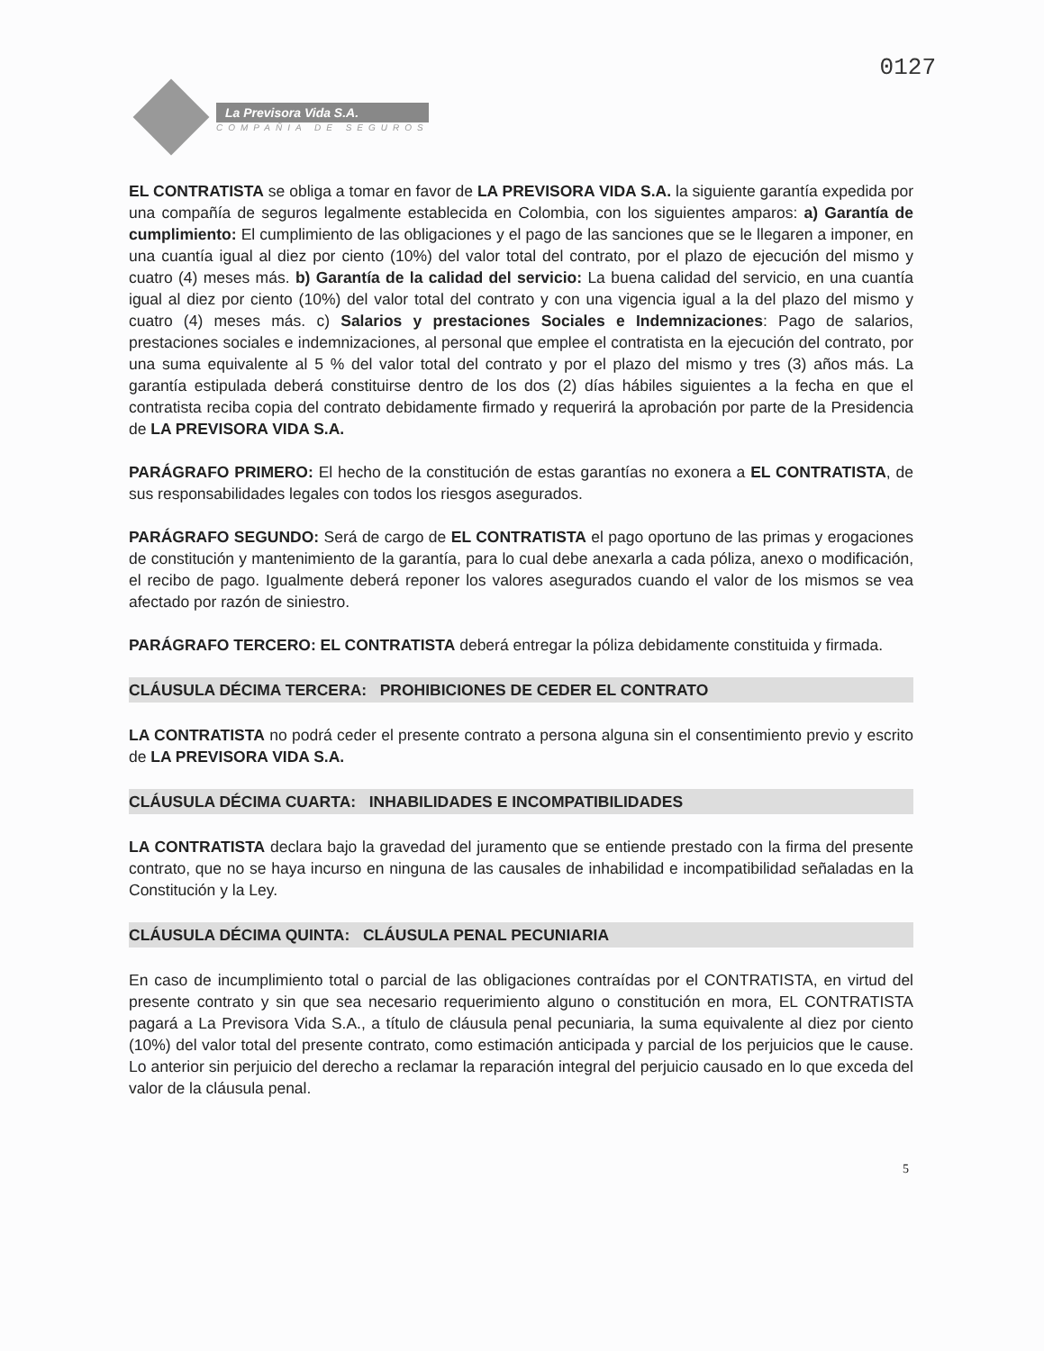La Previsora Vida S.A.
COMPAÑIA DE SEGUROS
0127
EL CONTRATISTA se obliga a tomar en favor de LA PREVISORA VIDA S.A. la siguiente garantía expedida por una compañía de seguros legalmente establecida en Colombia, con los siguientes amparos: a) Garantía de cumplimiento: El cumplimiento de las obligaciones y el pago de las sanciones que se le llegaren a imponer, en una cuantía igual al diez por ciento (10%) del valor total del contrato, por el plazo de ejecución del mismo y cuatro (4) meses más. b) Garantía de la calidad del servicio: La buena calidad del servicio, en una cuantía igual al diez por ciento (10%) del valor total del contrato y con una vigencia igual a la del plazo del mismo y cuatro (4) meses más. c) Salarios y prestaciones Sociales e Indemnizaciones: Pago de salarios, prestaciones sociales e indemnizaciones, al personal que emplee el contratista en la ejecución del contrato, por una suma equivalente al 5 % del valor total del contrato y por el plazo del mismo y tres (3) años más. La garantía estipulada deberá constituirse dentro de los dos (2) días hábiles siguientes a la fecha en que el contratista reciba copia del contrato debidamente firmado y requerirá la aprobación por parte de la Presidencia de LA PREVISORA VIDA S.A.
PARÁGRAFO PRIMERO: El hecho de la constitución de estas garantías no exonera a EL CONTRATISTA, de sus responsabilidades legales con todos los riesgos asegurados.
PARÁGRAFO SEGUNDO: Será de cargo de EL CONTRATISTA el pago oportuno de las primas y erogaciones de constitución y mantenimiento de la garantía, para lo cual debe anexarla a cada póliza, anexo o modificación, el recibo de pago. Igualmente deberá reponer los valores asegurados cuando el valor de los mismos se vea afectado por razón de siniestro.
PARÁGRAFO TERCERO: EL CONTRATISTA deberá entregar la póliza debidamente constituida y firmada.
CLÁUSULA DÉCIMA TERCERA: PROHIBICIONES DE CEDER EL CONTRATO
LA CONTRATISTA no podrá ceder el presente contrato a persona alguna sin el consentimiento previo y escrito de LA PREVISORA VIDA S.A.
CLÁUSULA DÉCIMA CUARTA: INHABILIDADES E INCOMPATIBILIDADES
LA CONTRATISTA declara bajo la gravedad del juramento que se entiende prestado con la firma del presente contrato, que no se haya incurso en ninguna de las causales de inhabilidad e incompatibilidad señaladas en la Constitución y la Ley.
CLÁUSULA DÉCIMA QUINTA: CLÁUSULA PENAL PECUNIARIA
En caso de incumplimiento total o parcial de las obligaciones contraídas por el CONTRATISTA, en virtud del presente contrato y sin que sea necesario requerimiento alguno o constitución en mora, EL CONTRATISTA pagará a La Previsora Vida S.A., a título de cláusula penal pecuniaria, la suma equivalente al diez por ciento (10%) del valor total del presente contrato, como estimación anticipada y parcial de los perjuicios que le cause. Lo anterior sin perjuicio del derecho a reclamar la reparación integral del perjuicio causado en lo que exceda del valor de la cláusula penal.
5